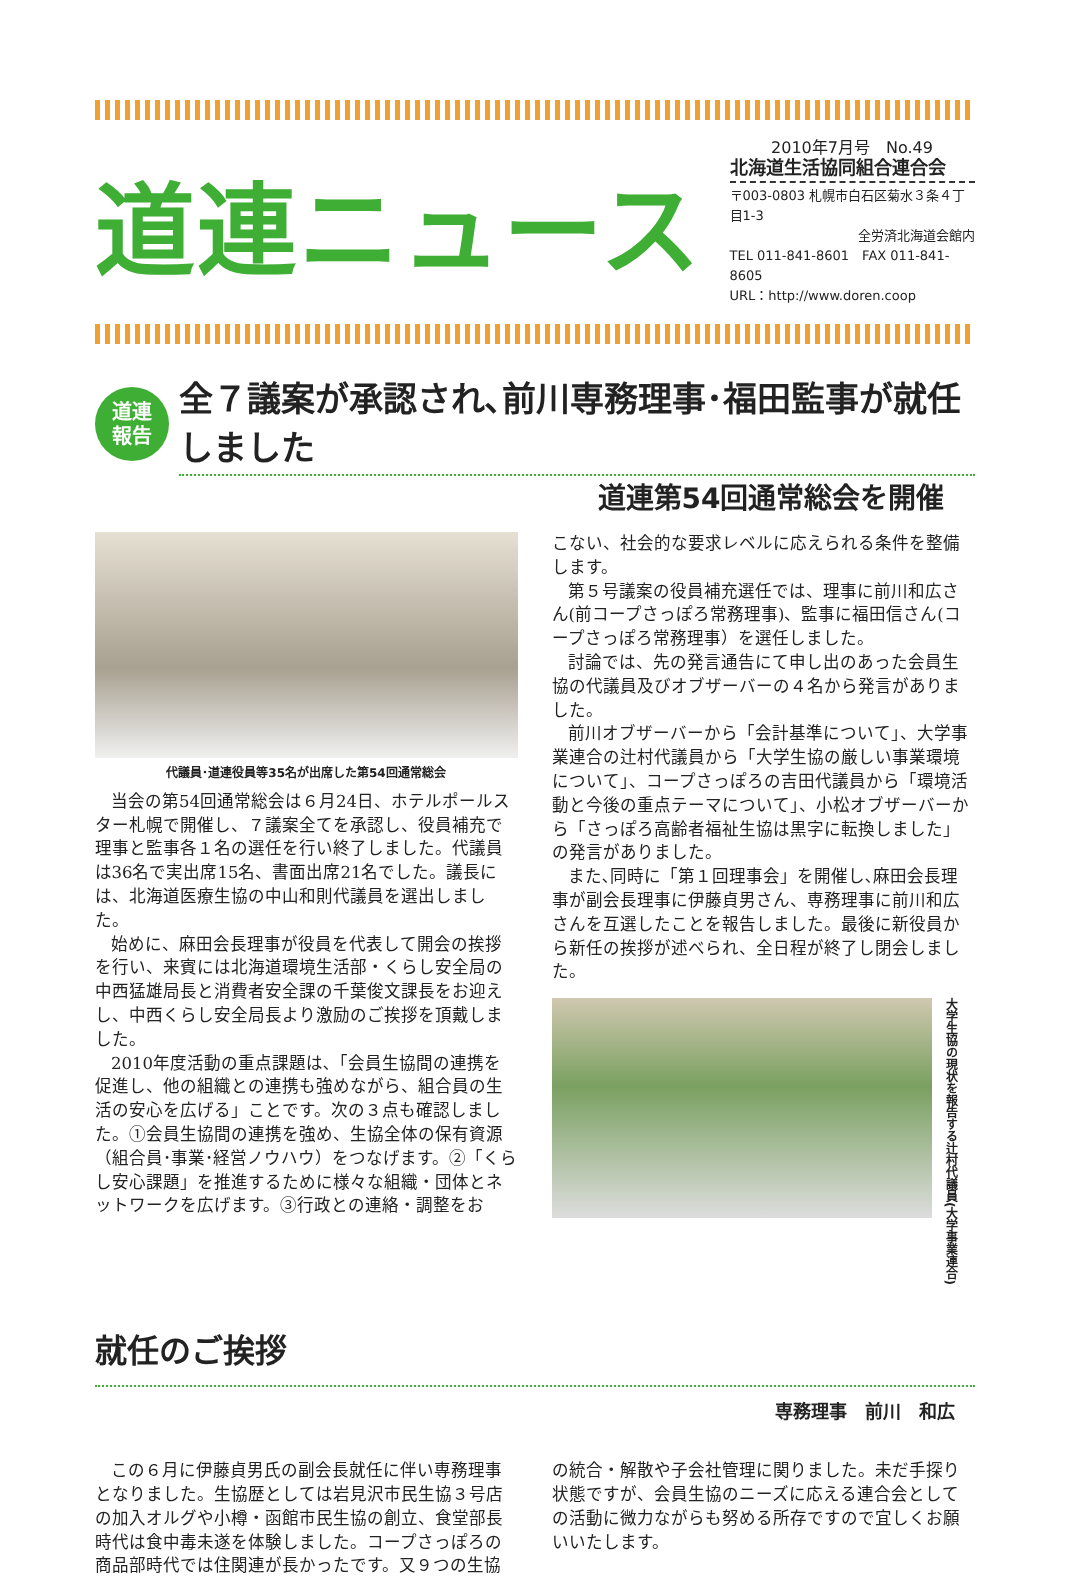道連ニュース
2010年7月号　No.49
北海道生活協同組合連合会
〒003-0803 札幌市白石区菊水３条４丁目1-3
全労済北海道会館内
TEL 011-841-8601　FAX 011-841-8605
URL：http://www.doren.coop
道連
報告
全７議案が承認され､前川専務理事･福田監事が就任しました
道連第54回通常総会を開催
代議員･道連役員等35名が出席した第54回通常総会
当会の第54回通常総会は６月24日、ホテルポールスター札幌で開催し、７議案全てを承認し、役員補充で理事と監事各１名の選任を行い終了しました。代議員は36名で実出席15名、書面出席21名でした。議長には、北海道医療生協の中山和則代議員を選出しました。
始めに、麻田会長理事が役員を代表して開会の挨拶を行い、来賓には北海道環境生活部・くらし安全局の中西猛雄局長と消費者安全課の千葉俊文課長をお迎えし、中西くらし安全局長より激励のご挨拶を頂戴しました。
2010年度活動の重点課題は､「会員生協間の連携を促進し、他の組織との連携も強めながら、組合員の生活の安心を広げる」ことです。次の３点も確認しました。①会員生協間の連携を強め、生協全体の保有資源（組合員･事業･経営ノウハウ）をつなげます。②「くらし安心課題」を推進するために様々な組織・団体とネットワークを広げます。③行政との連絡・調整をお
こない、社会的な要求レベルに応えられる条件を整備します。
第５号議案の役員補充選任では、理事に前川和広さん(前コープさっぽろ常務理事)、監事に福田信さん(コープさっぽろ常務理事）を選任しました。
討論では、先の発言通告にて申し出のあった会員生協の代議員及びオブザーバーの４名から発言がありました。
前川オブザーバーから「会計基準について」、大学事業連合の辻村代議員から「大学生協の厳しい事業環境について」、コープさっぽろの吉田代議員から「環境活動と今後の重点テーマについて」、小松オブザーバーから「さっぽろ高齢者福祉生協は黒字に転換しました」の発言がありました。
また､同時に「第１回理事会」を開催し､麻田会長理事が副会長理事に伊藤貞男さん、専務理事に前川和広さんを互選したことを報告しました。最後に新役員から新任の挨拶が述べられ、全日程が終了し閉会しました。
大学生協の現状を報告する辻村代議員(大学事業連合)
就任のご挨拶
専務理事　前川　和広
この６月に伊藤貞男氏の副会長就任に伴い専務理事となりました。生協歴としては岩見沢市民生協３号店の加入オルグや小樽・函館市民生協の創立、食堂部長時代は食中毒未遂を体験しました。コープさっぽろの商品部時代では住関連が長かったです。又９つの生協
の統合・解散や子会社管理に関りました。未だ手探り状態ですが、会員生協のニーズに応える連合会としての活動に微力ながらも努める所存ですので宜しくお願いいたします。